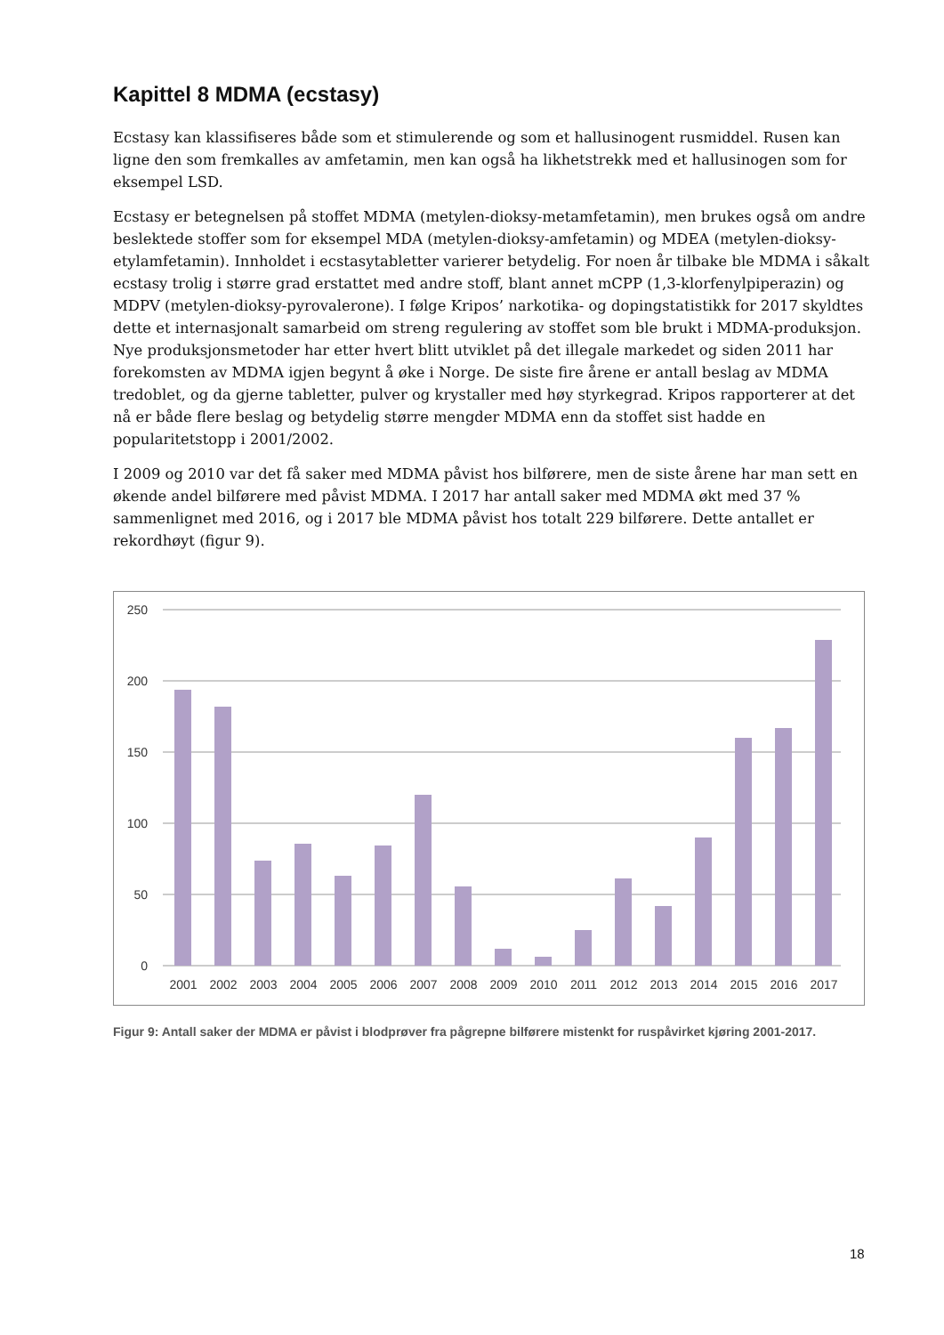Kapittel 8 MDMA (ecstasy)
Ecstasy kan klassifiseres både som et stimulerende og som et hallusinogent rusmiddel. Rusen kan ligne den som fremkalles av amfetamin, men kan også ha likhetstrekk med et hallusinogen som for eksempel LSD.
Ecstasy er betegnelsen på stoffet MDMA (metylen-dioksy-metamfetamin), men brukes også om andre beslektede stoffer som for eksempel MDA (metylen-dioksy-amfetamin) og MDEA (metylen-dioksy-etylamfetamin). Innholdet i ecstasytabletter varierer betydelig. For noen år tilbake ble MDMA i såkalt ecstasy trolig i større grad erstattet med andre stoff, blant annet mCPP (1,3-klorfenylpiperazin) og MDPV (metylen-dioksy-pyrovalerone). I følge Kripos’ narkotika- og dopingstatistikk for 2017 skyldtes dette et internasjonalt samarbeid om streng regulering av stoffet som ble brukt i MDMA-produksjon. Nye produksjonsmetoder har etter hvert blitt utviklet på det illegale markedet og siden 2011 har forekomsten av MDMA igjen begynt å øke i Norge. De siste fire årene er antall beslag av MDMA tredoblet, og da gjerne tabletter, pulver og krystaller med høy styrkegrad. Kripos rapporterer at det nå er både flere beslag og betydelig større mengder MDMA enn da stoffet sist hadde en popularitetstopp i 2001/2002.
I 2009 og 2010 var det få saker med MDMA påvist hos bilførere, men de siste årene har man sett en økende andel bilførere med påvist MDMA. I 2017 har antall saker med MDMA økt med 37 % sammenlignet med 2016, og i 2017 ble MDMA påvist hos totalt 229 bilførere. Dette antallet er rekordhøyt (figur 9).
250
200
150
100
50
0
2001
2002
2003
2004
2005
2006
2007
2008
2009
2010
2011
2012
2013
2014
2015
2016
2017
Figur 9: Antall saker der MDMA er påvist i blodprøver fra pågrepne bilførere mistenkt for ruspåvirket kjøring 2001-2017.
18